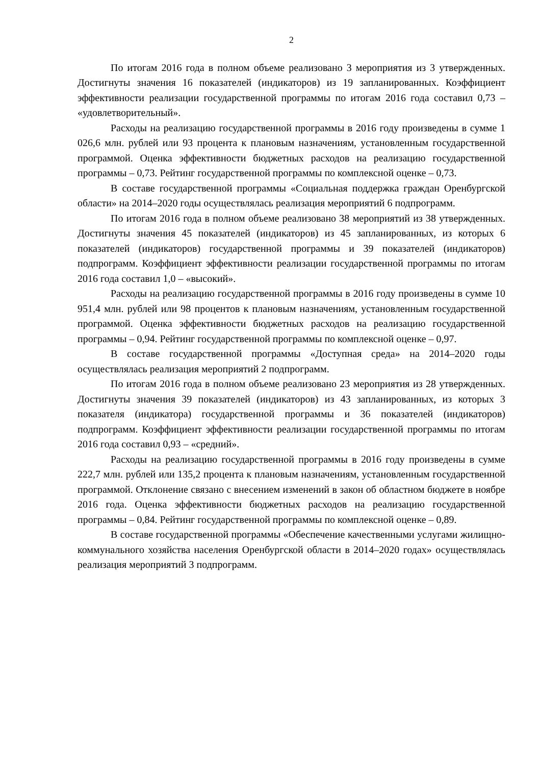2
По итогам 2016 года в полном объеме реализовано 3 мероприятия из 3 утвержденных. Достигнуты значения 16 показателей (индикаторов) из 19 запланированных. Коэффициент эффективности реализации государственной программы по итогам 2016 года составил 0,73 – «удовлетворительный».
Расходы на реализацию государственной программы в 2016 году произведены в сумме 1 026,6 млн. рублей или 93 процента к плановым назначениям, установленным государственной программой. Оценка эффективности бюджетных расходов на реализацию государственной программы – 0,73. Рейтинг государственной программы по комплексной оценке – 0,73.
В составе государственной программы «Социальная поддержка граждан Оренбургской области» на 2014–2020 годы осуществлялась реализация мероприятий 6 подпрограмм.
По итогам 2016 года в полном объеме реализовано 38 мероприятий из 38 утвержденных. Достигнуты значения 45 показателей (индикаторов) из 45 запланированных, из которых 6 показателей (индикаторов) государственной программы и 39 показателей (индикаторов) подпрограмм. Коэффициент эффективности реализации государственной программы по итогам 2016 года составил 1,0 – «высокий».
Расходы на реализацию государственной программы в 2016 году произведены в сумме 10 951,4 млн. рублей или 98 процентов к плановым назначениям, установленным государственной программой. Оценка эффективности бюджетных расходов на реализацию государственной программы – 0,94. Рейтинг государственной программы по комплексной оценке – 0,97.
В составе государственной программы «Доступная среда» на 2014–2020 годы осуществлялась реализация мероприятий 2 подпрограмм.
По итогам 2016 года в полном объеме реализовано 23 мероприятия из 28 утвержденных. Достигнуты значения 39 показателей (индикаторов) из 43 запланированных, из которых 3 показателя (индикатора) государственной программы и 36 показателей (индикаторов) подпрограмм. Коэффициент эффективности реализации государственной программы по итогам 2016 года составил 0,93 – «средний».
Расходы на реализацию государственной программы в 2016 году произведены в сумме 222,7 млн. рублей или 135,2 процента к плановым назначениям, установленным государственной программой. Отклонение связано с внесением изменений в закон об областном бюджете в ноябре 2016 года. Оценка эффективности бюджетных расходов на реализацию государственной программы – 0,84. Рейтинг государственной программы по комплексной оценке – 0,89.
В составе государственной программы «Обеспечение качественными услугами жилищно-коммунального хозяйства населения Оренбургской области в 2014–2020 годах» осуществлялась реализация мероприятий 3 подпрограмм.